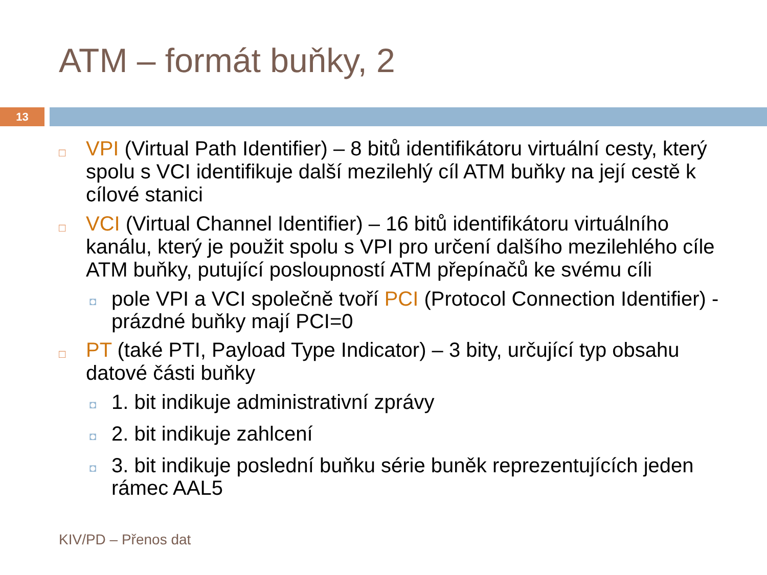ATM – formát buňky, 2
13
□ VPI (Virtual Path Identifier) – 8 bitů identifikátoru virtuální cesty, který spolu s VCI identifikuje další mezilehlý cíl ATM buňky na její cestě k cílové stanici
□ VCI (Virtual Channel Identifier) – 16 bitů identifikátoru virtuálního kanálu, který je použit spolu s VPI pro určení dalšího mezilehlého cíle ATM buňky, putující posloupností ATM přepínačů ke svému cíli
◘ pole VPI a VCI společně tvoří PCI (Protocol Connection Identifier) - prázdné buňky mají PCI=0
□ PT (také PTI, Payload Type Indicator) – 3 bity, určující typ obsahu datové části buňky
◘ 1. bit indikuje administrativní zprávy
◘ 2. bit indikuje zahlcení
◘ 3. bit indikuje poslední buňku série buněk reprezentujících jeden rámec AAL5
KIV/PD – Přenos dat